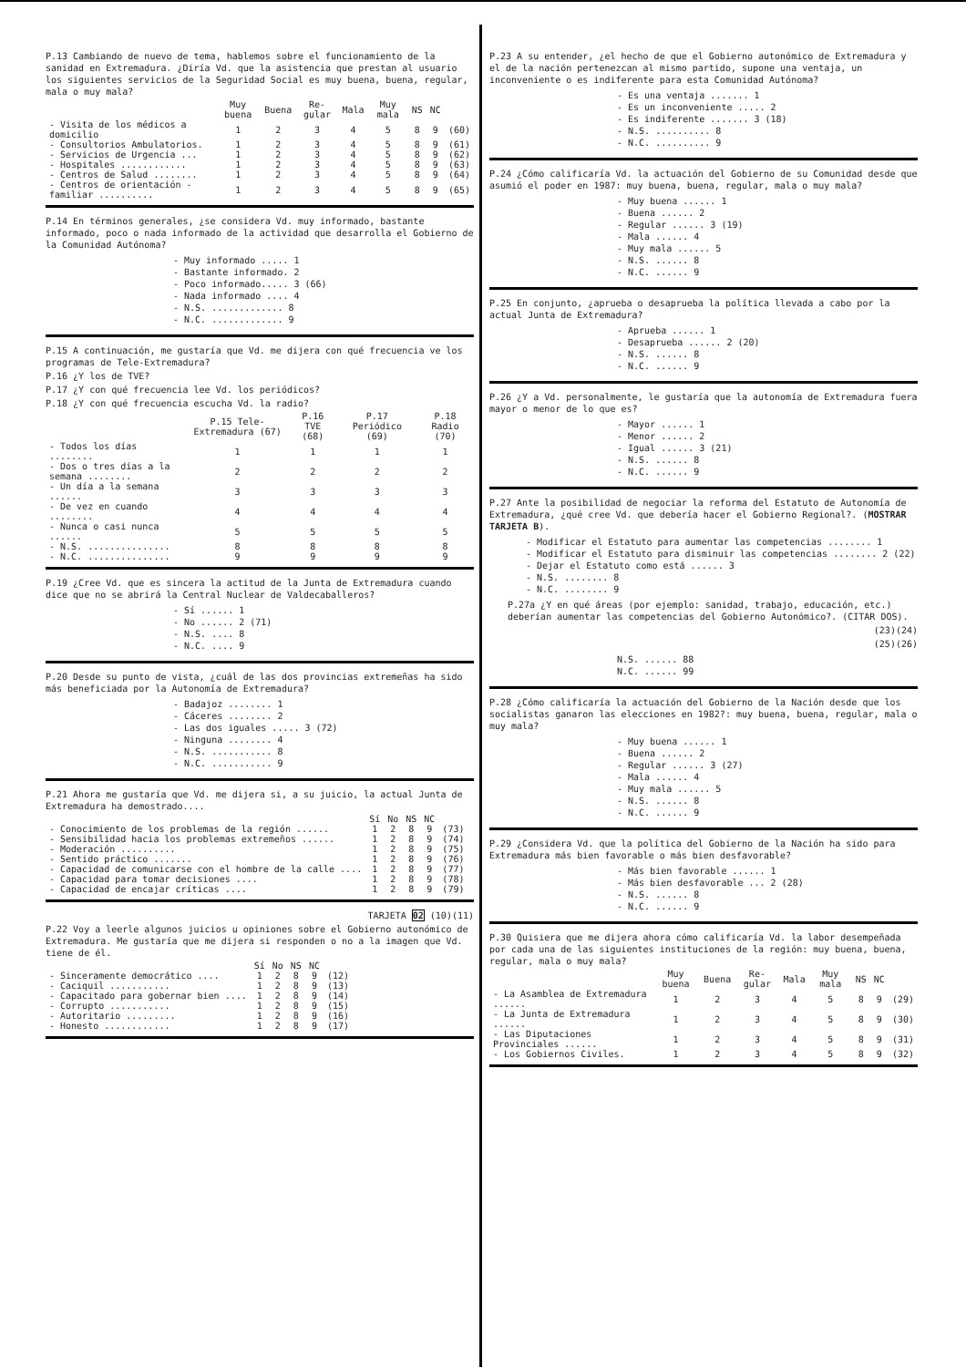P.13 Cambiando de nuevo de tema, hablemos sobre el funcionamiento de la sanidad en Extremadura. ¿Diría Vd. que la asistencia que prestan al usuario los siguientes servicios de la Seguridad Social es muy buena, buena, regular, mala o muy mala?
| | Muy buena | Buena | Re-gular | Mala | Muy mala | NS | NC | |
| --- | --- | --- | --- | --- | --- | --- | --- | --- |
| - Visita de los médicos a domicilio | 1 | 2 | 3 | 4 | 5 | 8 | 9 | (60) |
| - Consultorios Ambulatorios. | 1 | 2 | 3 | 4 | 5 | 8 | 9 | (61) |
| - Servicios de Urgencia ... | 1 | 2 | 3 | 4 | 5 | 8 | 9 | (62) |
| - Hospitales ............ | 1 | 2 | 3 | 4 | 5 | 8 | 9 | (63) |
| - Centros de Salud ........ | 1 | 2 | 3 | 4 | 5 | 8 | 9 | (64) |
| - Centros de orientación - familiar .......... | 1 | 2 | 3 | 4 | 5 | 8 | 9 | (65) |
P.14 En términos generales, ¿se considera Vd. muy informado, bastante informado, poco o nada informado de la actividad que desarrolla el Gobierno de la Comunidad Autónoma?
- Muy informado ..... 1
- Bastante informado. 2
- Poco informado..... 3 (66)
- Nada informado .... 4
- N.S. ............. 8
- N.C. ............. 9
P.15 A continuación, me gustaría que Vd. me dijera con qué frecuencia ve los programas de Tele-Extremadura?
P.16 ¿Y los de TVE?
P.17 ¿Y con qué frecuencia lee Vd. los periódicos?
P.18 ¿Y con qué frecuencia escucha Vd. la radio?
| | P.15 Tele-Extremadura (67) | P.16 TVE (68) | P.17 Periódico (69) | P.18 Radio (70) |
| --- | --- | --- | --- | --- |
| - Todos los días ........ | 1 | 1 | 1 | 1 |
| - Dos o tres días a la semana ........ | 2 | 2 | 2 | 2 |
| - Un día a la semana ...... | 3 | 3 | 3 | 3 |
| - De vez en cuando ........ | 4 | 4 | 4 | 4 |
| - Nunca o casi nunca ...... | 5 | 5 | 5 | 5 |
| - N.S. ............... | 8 | 8 | 8 | 8 |
| - N.C. ............... | 9 | 9 | 9 | 9 |
P.19 ¿Cree Vd. que es sincera la actitud de la Junta de Extremadura cuando dice que no se abrirá la Central Nuclear de Valdecaballeros?
- Sí ...... 1
- No ...... 2 (71)
- N.S. .... 8
- N.C. .... 9
P.20 Desde su punto de vista, ¿cuál de las dos provincias extremeñas ha sido más beneficiada por la Autonomía de Extremadura?
- Badajoz ........ 1
- Cáceres ........ 2
- Las dos iguales ..... 3 (72)
- Ninguna ........ 4
- N.S. ........... 8
- N.C. ........... 9
P.21 Ahora me gustaría que Vd. me dijera si, a su juicio, la actual Junta de Extremadura ha demostrado....
| | Sí | No | NS | NC | |
| --- | --- | --- | --- | --- | --- |
| - Conocimiento de los problemas de la región ...... | 1 | 2 | 8 | 9 | (73) |
| - Sensibilidad hacia los problemas extremeños ...... | 1 | 2 | 8 | 9 | (74) |
| - Moderación .......... | 1 | 2 | 8 | 9 | (75) |
| - Sentido práctico ....... | 1 | 2 | 8 | 9 | (76) |
| - Capacidad de comunicarse con el hombre de la calle .... | 1 | 2 | 8 | 9 | (77) |
| - Capacidad para tomar decisiones .... | 1 | 2 | 8 | 9 | (78) |
| - Capacidad de encajar críticas .... | 1 | 2 | 8 | 9 | (79) |
TARJETA 02 (10)(11)
P.22 Voy a leerle algunos juicios u opiniones sobre el Gobierno autonómico de Extremadura. Me gustaría que me dijera si responden o no a la imagen que Vd. tiene de él.
| | Sí | No | NS | NC | |
| --- | --- | --- | --- | --- | --- |
| - Sinceramente democrático .... | 1 | 2 | 8 | 9 | (12) |
| - Caciquil ........... | 1 | 2 | 8 | 9 | (13) |
| - Capacitado para gobernar bien .... | 1 | 2 | 8 | 9 | (14) |
| - Corrupto ........... | 1 | 2 | 8 | 9 | (15) |
| - Autoritario ......... | 1 | 2 | 8 | 9 | (16) |
| - Honesto ............ | 1 | 2 | 8 | 9 | (17) |
P.23 A su entender, ¿el hecho de que el Gobierno autonómico de Extremadura y el de la nación pertenezcan al mismo partido, supone una ventaja, un inconveniente o es indiferente para esta Comunidad Autónoma?
- Es una ventaja ....... 1
- Es un inconveniente ..... 2
- Es indiferente ....... 3 (18)
- N.S. .......... 8
- N.C. .......... 9
P.24 ¿Cómo calificaría Vd. la actuación del Gobierno de su Comunidad desde que asumió el poder en 1987: muy buena, buena, regular, mala o muy mala?
- Muy buena ...... 1
- Buena ...... 2
- Regular ...... 3 (19)
- Mala ...... 4
- Muy mala ...... 5
- N.S. ...... 8
- N.C. ...... 9
P.25 En conjunto, ¿aprueba o desaprueba la política llevada a cabo por la actual Junta de Extremadura?
- Aprueba ...... 1
- Desaprueba ...... 2 (20)
- N.S. ...... 8
- N.C. ...... 9
P.26 ¿Y a Vd. personalmente, le gustaría que la autonomía de Extremadura fuera mayor o menor de lo que es?
- Mayor ...... 1
- Menor ...... 2
- Igual ...... 3 (21)
- N.S. ...... 8
- N.C. ...... 9
P.27 Ante la posibilidad de negociar la reforma del Estatuto de Autonomía de Extremadura, ¿qué cree Vd. que debería hacer el Gobierno Regional?. (MOSTRAR TARJETA B).
- Modificar el Estatuto para aumentar las competencias ........ 1
- Modificar el Estatuto para disminuir las competencias ........ 2 (22)
- Dejar el Estatuto como está ...... 3
- N.S. ........ 8
- N.C. ........ 9
P.27a ¿Y en qué áreas (por ejemplo: sanidad, trabajo, educación, etc.) deberían aumentar las competencias del Gobierno Autonómico?. (CITAR DOS).
(23)(24)
(25)(26)
N.S. ...... 88
N.C. ...... 99
P.28 ¿Cómo calificaría la actuación del Gobierno de la Nación desde que los socialistas ganaron las elecciones en 1982?: muy buena, buena, regular, mala o muy mala?
- Muy buena ...... 1
- Buena ...... 2
- Regular ...... 3 (27)
- Mala ...... 4
- Muy mala ...... 5
- N.S. ...... 8
- N.C. ...... 9
P.29 ¿Considera Vd. que la política del Gobierno de la Nación ha sido para Extremadura más bien favorable o más bien desfavorable?
- Más bien favorable ...... 1
- Más bien desfavorable ... 2 (28)
- N.S. ...... 8
- N.C. ...... 9
P.30 Quisiera que me dijera ahora cómo calificaría Vd. la labor desempeñada por cada una de las siguientes instituciones de la región: muy buena, buena, regular, mala o muy mala?
| | Muy buena | Buena | Re-gular | Mala | Muy mala | NS | NC | |
| --- | --- | --- | --- | --- | --- | --- | --- | --- |
| - La Asamblea de Extremadura ...... | 1 | 2 | 3 | 4 | 5 | 8 | 9 | (29) |
| - La Junta de Extremadura ...... | 1 | 2 | 3 | 4 | 5 | 8 | 9 | (30) |
| - Las Diputaciones Provinciales ...... | 1 | 2 | 3 | 4 | 5 | 8 | 9 | (31) |
| - Los Gobiernos Civiles. | 1 | 2 | 3 | 4 | 5 | 8 | 9 | (32) |